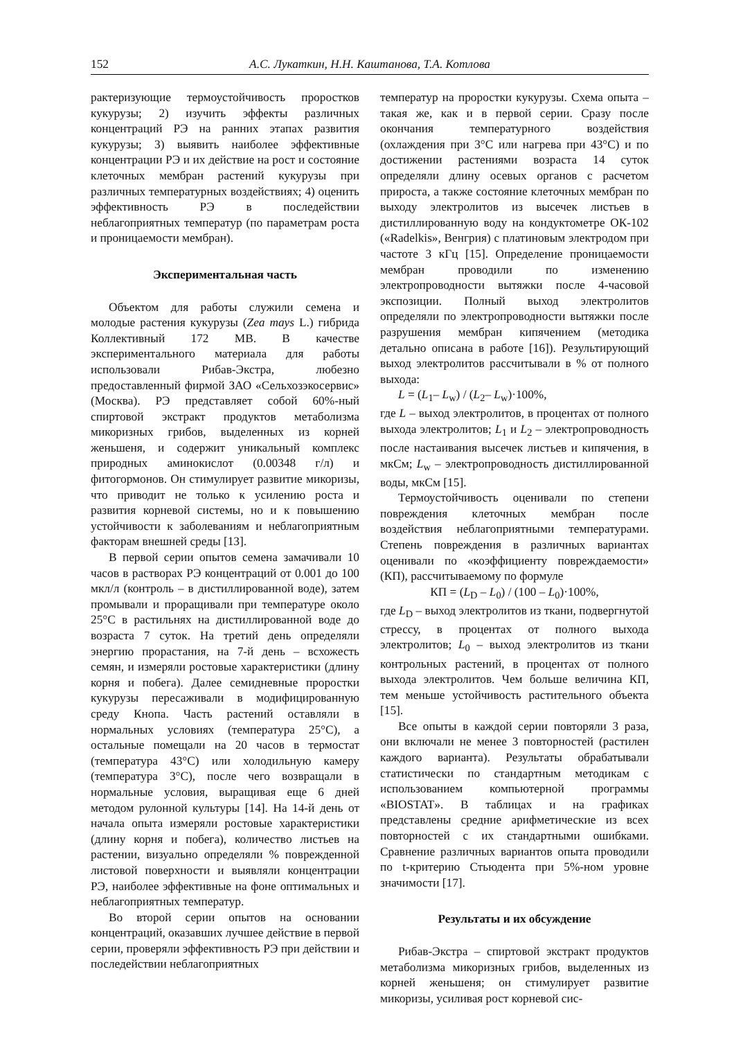152 А.С. Лукаткин, Н.Н. Каштанова, Т.А. Котлова
рактеризующие термоустойчивость проростков кукурузы; 2) изучить эффекты различных концентраций РЭ на ранних этапах развития кукурузы; 3) выявить наиболее эффективные концентрации РЭ и их действие на рост и состояние клеточных мембран растений кукурузы при различных температурных воздействиях; 4) оценить эффективность РЭ в последействии неблагоприятных температур (по параметрам роста и проницаемости мембран).
Экспериментальная часть
Объектом для работы служили семена и молодые растения кукурузы (Zea mays L.) гибрида Коллективный 172 МВ. В качестве экспериментального материала для работы использовали Рибав-Экстра, любезно предоставленный фирмой ЗАО «Сельхозэкосервис» (Москва). РЭ представляет собой 60%-ный спиртовой экстракт продуктов метаболизма микоризных грибов, выделенных из корней женьшеня, и содержит уникальный комплекс природных аминокислот (0.00348 г/л) и фитогормонов. Он стимулирует развитие микоризы, что приводит не только к усилению роста и развития корневой системы, но и к повышению устойчивости к заболеваниям и неблагоприятным факторам внешней среды [13].
В первой серии опытов семена замачивали 10 часов в растворах РЭ концентраций от 0.001 до 100 мкл/л (контроль – в дистиллированной воде), затем промывали и проращивали при температуре около 25°С в растильнях на дистиллированной воде до возраста 7 суток. На третий день определяли энергию прорастания, на 7-й день – всхожесть семян, и измеряли ростовые характеристики (длину корня и побега). Далее семидневные проростки кукурузы пересаживали в модифицированную среду Кнопа. Часть растений оставляли в нормальных условиях (температура 25°С), а остальные помещали на 20 часов в термостат (температура 43°С) или холодильную камеру (температура 3°С), после чего возвращали в нормальные условия, выращивая еще 6 дней методом рулонной культуры [14]. На 14-й день от начала опыта измеряли ростовые характеристики (длину корня и побега), количество листьев на растении, визуально определяли % поврежденной листовой поверхности и выявляли концентрации РЭ, наиболее эффективные на фоне оптимальных и неблагоприятных температур.
Во второй серии опытов на основании концентраций, оказавших лучшее действие в первой серии, проверяли эффективность РЭ при действии и последействии неблагоприятных
температур на проростки кукурузы. Схема опыта – такая же, как и в первой серии. Сразу после окончания температурного воздействия (охлаждения при 3°С или нагрева при 43°С) и по достижении растениями возраста 14 суток определяли длину осевых органов с расчетом прироста, а также состояние клеточных мембран по выходу электролитов из высечек листьев в дистиллированную воду на кондуктометре ОК-102 («Radelkis», Венгрия) с платиновым электродом при частоте 3 кГц [15]. Определение проницаемости мембран проводили по изменению электропроводности вытяжки после 4-часовой экспозиции. Полный выход электролитов определяли по электропроводности вытяжки после разрушения мембран кипячением (методика детально описана в работе [16]). Результирующий выход электролитов рассчитывали в % от полного выхода:
L = (L<sub>1</sub>– L<sub>w</sub>) / (L<sub>2</sub>– L<sub>w</sub>)·100%,
где L – выход электролитов, в процентах от полного выхода электролитов; L<sub>1</sub> и L<sub>2</sub> – электропроводность после настаивания высечек листьев и кипячения, в мкСм; L<sub>w</sub> – электропроводность дистиллированной воды, мкСм [15].
Термоустойчивость оценивали по степени повреждения клеточных мембран после воздействия неблагоприятными температурами. Степень повреждения в различных вариантах оценивали по «коэффициенту повреждаемости» (КП), рассчитываемому по формуле
КП = (L<sub>D</sub> – L<sub>0</sub>) / (100 – L<sub>0</sub>)·100%,
где L<sub>D</sub> – выход электролитов из ткани, подвергнутой стрессу, в процентах от полного выхода электролитов; L<sub>0</sub> – выход электролитов из ткани контрольных растений, в процентах от полного выхода электролитов. Чем больше величина КП, тем меньше устойчивость растительного объекта [15].
Все опыты в каждой серии повторяли 3 раза, они включали не менее 3 повторностей (растилен каждого варианта). Результаты обрабатывали статистически по стандартным методикам с использованием компьютерной программы «BIOSTAT». В таблицах и на графиках представлены средние арифметические из всех повторностей с их стандартными ошибками. Сравнение различных вариантов опыта проводили по t-критерию Стьюдента при 5%-ном уровне значимости [17].
Результаты и их обсуждение
Рибав-Экстра – спиртовой экстракт продуктов метаболизма микоризных грибов, выделенных из корней женьшеня; он стимулирует развитие микоризы, усиливая рост корневой сис-